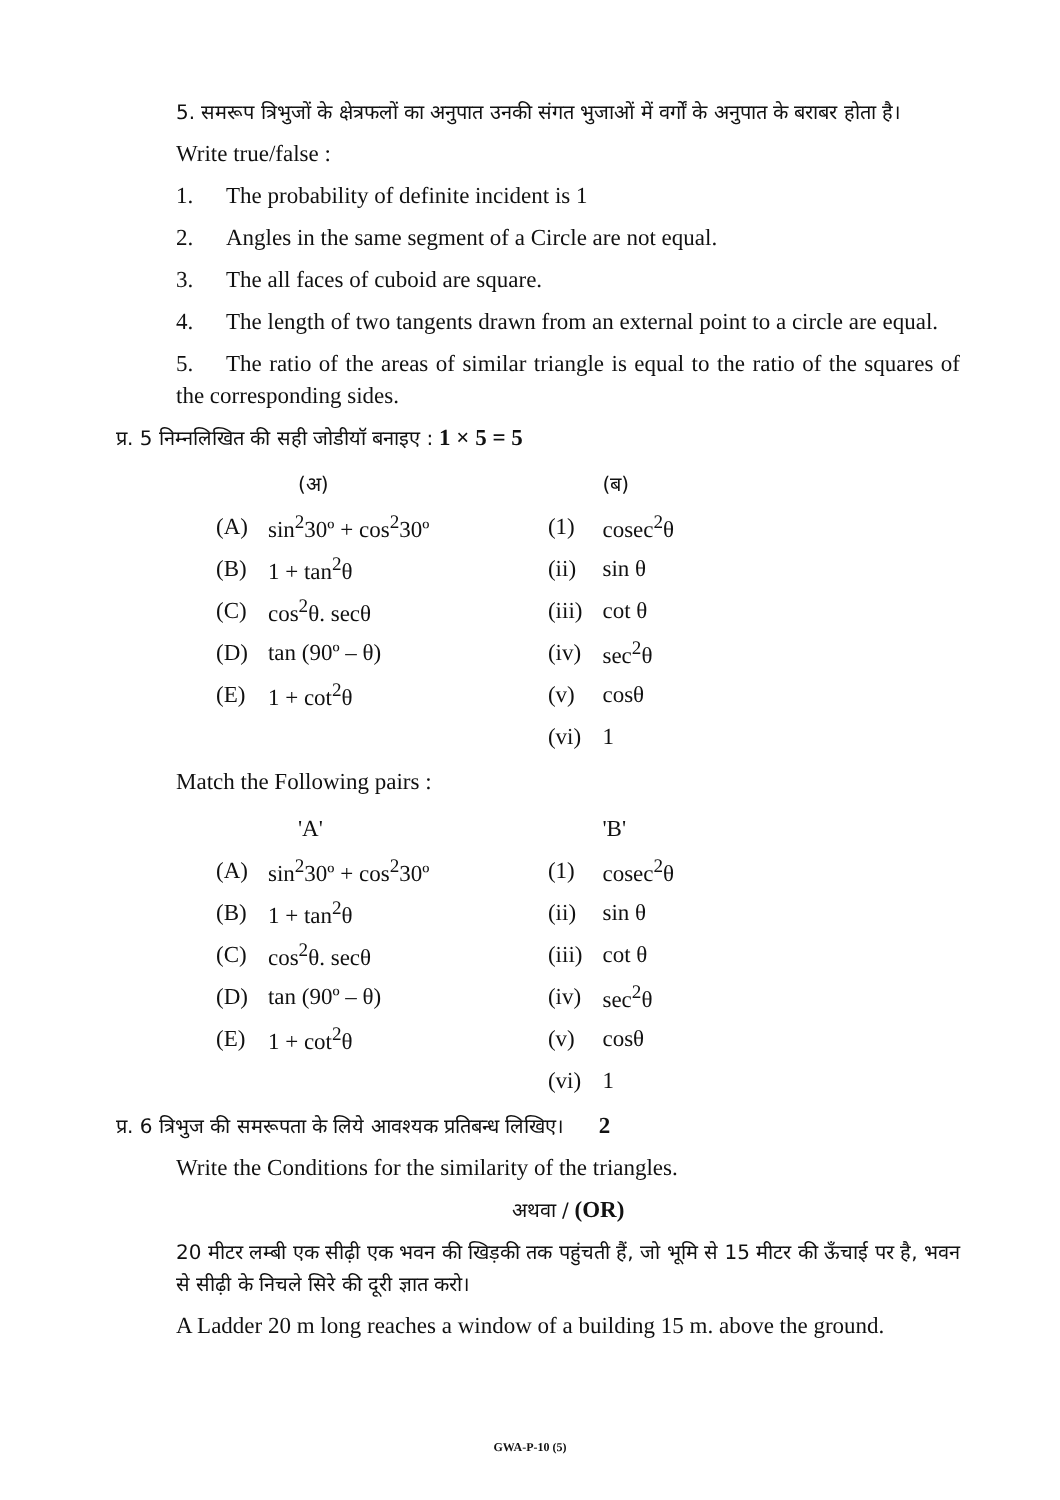5. समरूप त्रिभुजों के क्षेत्रफलों का अनुपात उनकी संगत भुजाओं में वर्गों के अनुपात के बराबर होता है।
Write true/false :
1. The probability of definite incident is 1
2. Angles in the same segment of a Circle are not equal.
3. The all faces of cuboid are square.
4. The length of two tangents drawn from an external point to a circle are equal.
5. The ratio of the areas of similar triangle is equal to the ratio of the squares of the corresponding sides.
प्र. 5 निम्नलिखित की सही जोडीयॉ बनाइए : 1 × 5 = 5
| | (अ) | | (ब) |
| (A) | sin<sup>2</sup>30º + cos<sup>2</sup>30º | (1) | cosec<sup>2</sup>θ |
| (B) | 1 + tan<sup>2</sup>θ | (ii) | sin θ |
| (C) | cos<sup>2</sup>θ. secθ | (iii) | cot θ |
| (D) | tan (90º – θ) | (iv) | sec<sup>2</sup>θ |
| (E) | 1 + cot<sup>2</sup>θ | (v) | cosθ |
| | | (vi) | 1 |
Match the Following pairs :
| | 'A' | | 'B' |
| (A) | sin<sup>2</sup>30º + cos<sup>2</sup>30º | (1) | cosec<sup>2</sup>θ |
| (B) | 1 + tan<sup>2</sup>θ | (ii) | sin θ |
| (C) | cos<sup>2</sup>θ. secθ | (iii) | cot θ |
| (D) | tan (90º – θ) | (iv) | sec<sup>2</sup>θ |
| (E) | 1 + cot<sup>2</sup>θ | (v) | cosθ |
| | | (vi) | 1 |
प्र. 6 त्रिभुज की समरूपता के लिये आवश्यक प्रतिबन्ध लिखिए। 2
Write the Conditions for the similarity of the triangles.
अथवा / (OR)
20 मीटर लम्बी एक सीढ़ी एक भवन की खिड़की तक पहुंचती हैं, जो भूमि से 15 मीटर की ऊँचाई पर है, भवन से सीढ़ी के निचले सिरे की दूरी ज्ञात करो।
A Ladder 20 m long reaches a window of a building 15 m. above the ground.
GWA-P-10 (5)